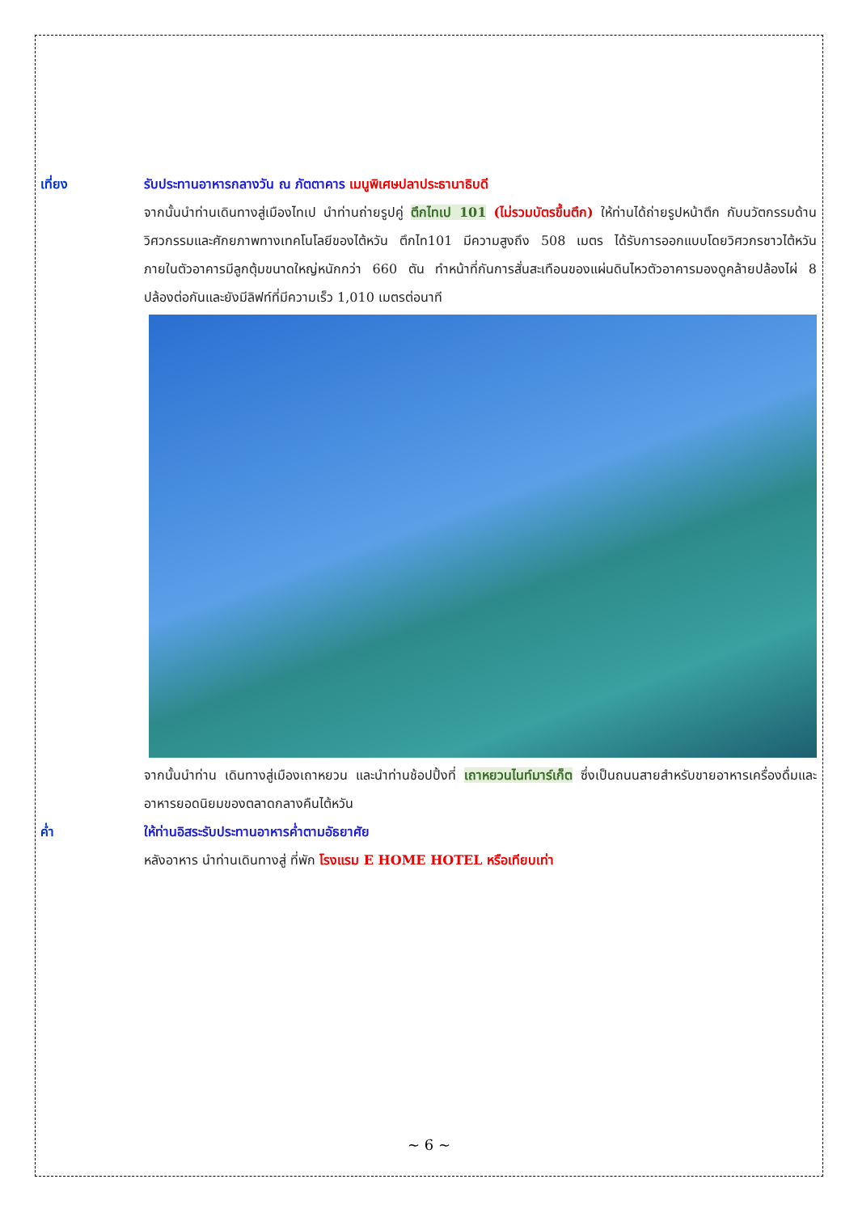เที่ยง รับประทานอาหารกลางวัน ณ ภัตตาคาร เมนูพิเศษปลาประธานาธิบดี
จากนั้นนำท่านเดินทางสู่เมืองไทเป นำท่านถ่ายรูปคู่ ตึกไทเป 101 (ไม่รวมบัตรขึ้นตึก) ให้ท่านได้ถ่ายรูปหน้าตึก กับนวัตกรรมด้านวิศวกรรมและศักยภาพทางเทคโนโลยีของไต้หวัน ตึกไท101 มีความสูงถึง 508 เมตร ได้รับการออกแบบโดยวิศวกรชาวไต้หวัน ภายในตัวอาคารมีลูกตุ้มขนาดใหญ่หนักกว่า 660 ตัน ทำหน้าที่กันการสั่นสะเทือนของแผ่นดินไหวตัวอาคารมองดูคล้ายปล้องไผ่ 8 ปล้องต่อกันและยังมีลิฟท์ที่มีความเร็ว 1,010 เมตรต่อนาที
จากนั้นนำท่าน เดินทางสู่เมืองเถาหยวน และนำท่านช้อปปิ้งที่ เถาหยวนไนท์มาร์เก็ต ซึ่งเป็นถนนสายสำหรับขายอาหารเครื่องดื่มและอาหารยอดนิยมของตลาดกลางคืนไต้หวัน
ค่ำ ให้ท่านอิสระรับประทานอาหารค่ำตามอัธยาศัย
หลังอาหาร นำท่านเดินทางสู่ ที่พัก โรงแรม E HOME HOTEL หรือเทียบเท่า
~ 6 ~